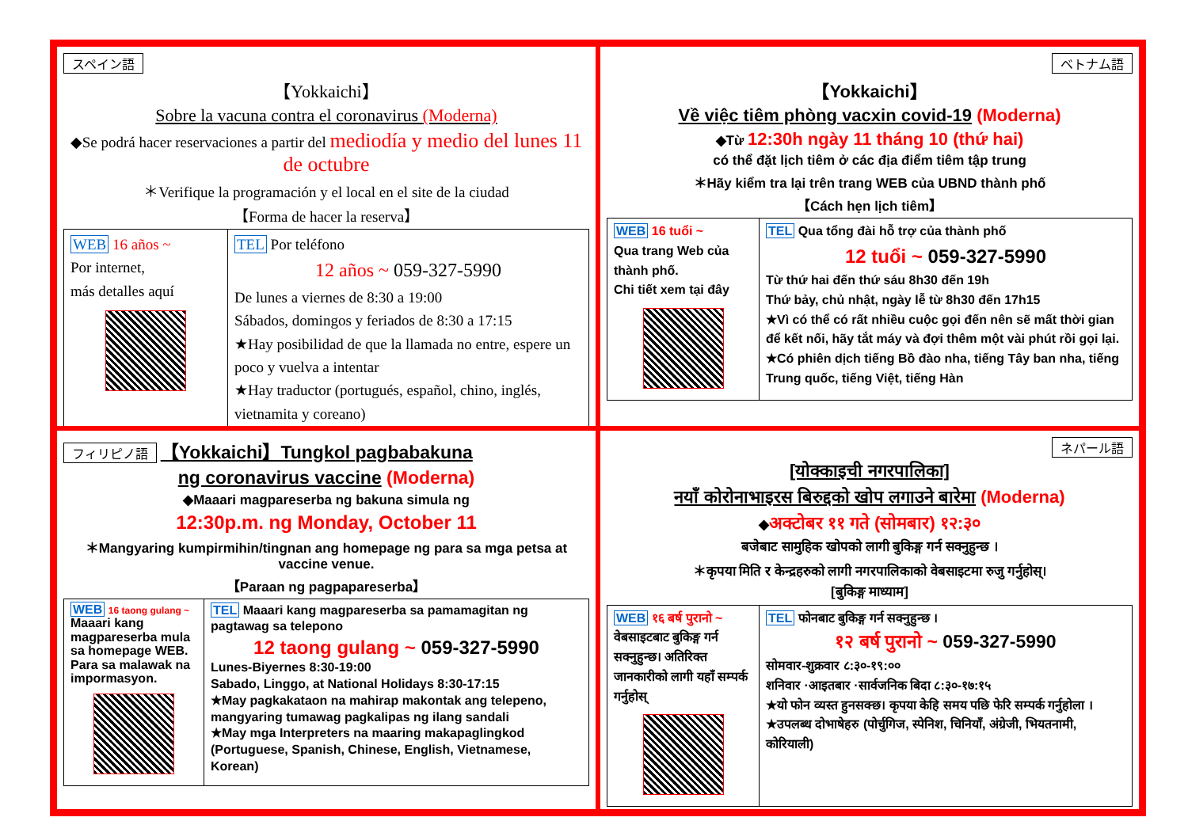スペイン語
【Yokkaichi】
Sobre la vacuna contra el coronavirus (Moderna)
◆Se podrá hacer reservaciones a partir del mediodía y medio del lunes 11 de octubre
＊Verifique la programación y el local en el site de la ciudad
【Forma de hacer la reserva】
| WEB 16 años ~ Por internet, más detalles aquí | TEL Por teléfono 12 años ~ 059-327-5990 De lunes a viernes de 8:30 a 19:00 Sábados, domingos y feriados de 8:30 a 17:15 ★Hay posibilidad de que la llamada no entre, espere un poco y vuelva a intentar ★Hay traductor (portugués, español, chino, inglés, vietnamita y coreano) |
ベトナム語
【Yokkaichi】
Về việc tiêm phòng vacxin covid-19 (Moderna)
◆Từ 12:30h ngày 11 tháng 10 (thứ hai)
có thể đặt lịch tiêm ở các địa điểm tiêm tập trung
＊Hãy kiểm tra lại trên trang WEB của UBND thành phố
【Cách hẹn lịch tiêm】
| WEB 16 tuổi ~ Qua trang Web của thành phố. Chi tiết xem tại đây | TEL Qua tổng đài hỗ trợ của thành phố 12 tuổi ~ 059-327-5990 Từ thứ hai đến thứ sáu 8h30 đến 19h Thứ bảy, chủ nhật, ngày lễ từ 8h30 đến 17h15 ★Vì có thể có rất nhiều cuộc gọi đến nên sẽ mất thời gian để kết nối, hãy tắt máy và đợi thêm một vài phút rồi gọi lại. ★Có phiên dịch tiếng Bồ đào nha, tiếng Tây ban nha, tiếng Trung quốc, tiếng Việt, tiếng Hàn |
フィリピノ語 【Yokkaichi】Tungkol pagbabakuna
ng coronavirus vaccine (Moderna)
◆Maaari magpareserba ng bakuna simula ng
12:30p.m. ng Monday, October 11
＊Mangyaring kumpirmihin/tingnan ang homepage ng para sa mga petsa at vaccine venue.
【Paraan ng pagpapareserba】
| WEB 16 taong gulang ~ Maaari kang magpareserba mula sa homepage WEB. Para sa malawak na impormasyon. | TEL Maaari kang magpareserba sa pamamagitan ng pagtawag sa telepono 12 taong gulang ~ 059-327-5990 Lunes-Biyernes 8:30-19:00 Sabado, Linggo, at National Holidays 8:30-17:15 ★May pagkakataon na mahirap makontak ang telepeno, mangyaring tumawag pagkalipas ng ilang sandali ★May mga Interpreters na maaring makapaglingkod (Portuguese, Spanish, Chinese, English, Vietnamese, Korean) |
ネパール語
[योक्काइची नगरपालिका]
नयाँ कोरोनाभाइरस बिरुद्दको खोप लगाउने बारेमा (Moderna)
◆अक्टोबर ११ गते (सोमबार) १२:३०
बजेबाट सामुहिक खोपको लागी बुकिङ्ग गर्न सक्नुहुन्छ ।
＊कृपया मिति र केन्द्रहरुको लागी नगरपालिकाको वेबसाइटमा रुजु गर्नुहोस्।
[बुकिङ्ग माध्याम]
| WEB १६ बर्ष पुरानो ~ वेबसाइटबाट बुकिङ्ग गर्न सक्नुहुन्छ। अतिरिक्त जानकारीको लागी यहाँ सम्पर्क गर्नुहोस् | TEL फोनबाट बुकिङ्ग गर्न सक्नुहुन्छ । १२ बर्ष पुरानो ~ 059-327-5990 सोमवार-शुक्रवार ८:३०-१९:०० शनिवार ·आइतबार ·सार्वजनिक बिदा ८:३०-१७:१५ ★यो फोन व्यस्त हुनसक्छ। कृपया केहि समय पछि फेरि सम्पर्क गर्नुहोला । ★उपलब्ध दोभाषेहरु (पोर्चुगिज, स्पेनिश, चिनियाँ, अंग्रेजी, भियतनामी, कोरियाली) |